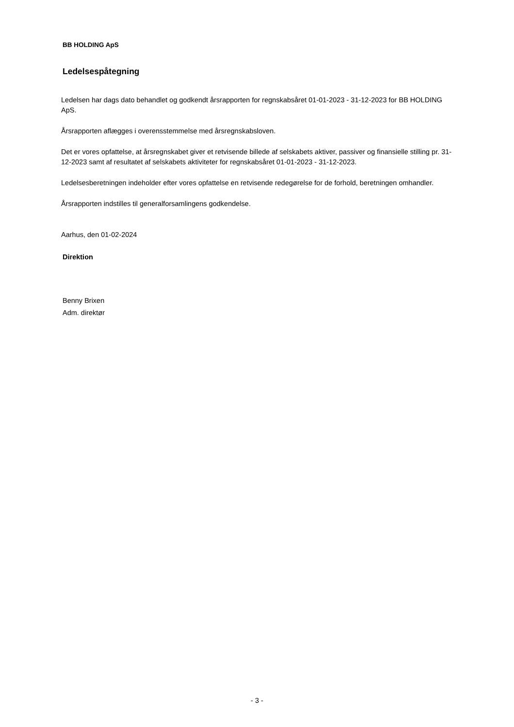BB HOLDING ApS
Ledelsespåtegning
Ledelsen har dags dato behandlet og godkendt årsrapporten for regnskabsåret 01-01-2023 - 31-12-2023 for BB HOLDING ApS.
Årsrapporten aflægges i overensstemmelse med årsregnskabsloven.
Det er vores opfattelse, at årsregnskabet giver et retvisende billede af selskabets aktiver, passiver og finansielle stilling pr. 31-12-2023 samt af resultatet af selskabets aktiviteter for regnskabsåret 01-01-2023 - 31-12-2023.
Ledelsesberetningen indeholder efter vores opfattelse en retvisende redegørelse for de forhold, beretningen omhandler.
Årsrapporten indstilles til generalforsamlingens godkendelse.
Aarhus, den 01-02-2024
Direktion
Benny Brixen
Adm. direktør
- 3 -